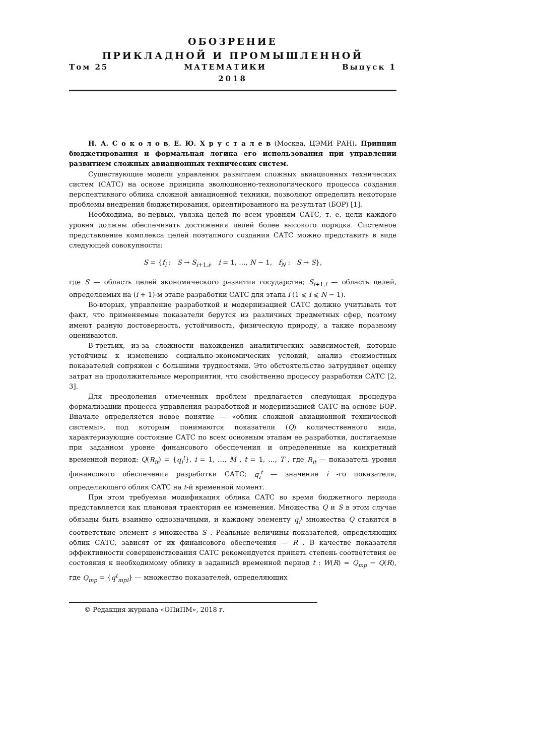ОБОЗРЕНИЕ
ПРИКЛАДНОЙ И ПРОМЫШЛЕННОЙ
Том 25 МАТЕМАТИКИ Выпуск 1
2018
Н. А. С о к о л о в, Е. Ю. Х р у с т а л е в (Москва, ЦЭМИ РАН). Принцип бюджетирования и формальная логика его использования при управлении развитием сложных авиационных технических систем.
Существующие модели управления развитием сложных авиационных технических систем (САТС) на основе принципа эволюционно-технологического процесса создания перспективного облика сложной авиационной техники, позволяют определить некоторые проблемы внедрения бюджетирования, ориентированного на результат (БОР) [1].
Необходима, во-первых, увязка целей по всем уровням САТС, т. е. цели каждого уровня должны обеспечивать достижения целей более высокого порядка. Системное представление комплекса целей поэтапного создания САТС можно представить в виде следующей совокупности:
S = {f<sub>i</sub> : S → S<sub>i+1,i</sub>, i = 1, …, N − 1, f<sub>N</sub> : S → S},
где S — область целей экономического развития государства; S<sub>i+1,i</sub> — область целей, определяемых на (i + 1)-м этапе разработки САТС для этапа i (1 ⩽ i ⩽ N − 1).
Во-вторых, управление разработкой и модернизацией САТС должно учитывать тот факт, что применяемые показатели берутся из различных предметных сфер, поэтому имеют разную достоверность, устойчивость, физическую природу, а также поразному оцениваются.
В-третьих, из-за сложности нахождения аналитических зависимостей, которые устойчивы к изменению социально-экономических условий, анализ стоимостных показателей сопряжен с большими трудностями. Это обстоятельство затрудняет оценку затрат на продолжительные мероприятия, что свойственно процессу разработки САТС [2, 3].
Для преодоления отмеченных проблем предлагается следующая процедура формализации процесса управления разработкой и модернизацией САТС на основе БОР. Вначале определяется новое понятие — «облик сложной авиационной технической системы», под которым понимаются показатели (Q) количественного вида, характеризующие состояние САТС по всем основным этапам ее разработки, достигаемые при заданном уровне финансового обеспечения и определенные на конкретный временной период: Q(R<sub>it</sub>) = {q<sub>i</sub><sup>t</sup>}, i = 1, …, M , t = 1, …, T , где R<sub>it</sub> — показатель уровня финансового обеспечения разработки САТС; q<sub>i</sub><sup>t</sup> — значение i -го показателя, определяющего облик САТС на t-й временной момент.
При этом требуемая модификация облика САТС во время бюджетного периода представляется как плановая траектория ее изменения. Множества Q и S в этом случае обязаны быть взаимно однозначными, и каждому элементу q<sub>i</sub><sup>t</sup> множества Q ставится в соответствие элемент s множества S . Реальные величины показателей, определяющих облик САТС, зависят от их финансового обеспечения — R . В качестве показателя эффективности совершенствования САТС рекомендуется принять степень соответствия ее состояния к необходимому облику в заданный временной период t : W(R) = Q<sub>mp</sub> − Q(R), где Q<sub>mp</sub> = {q<sup>t</sup><sub>mpi</sub>} — множество показателей, определяющих
© Редакция журнала «ОПиПМ», 2018 г.